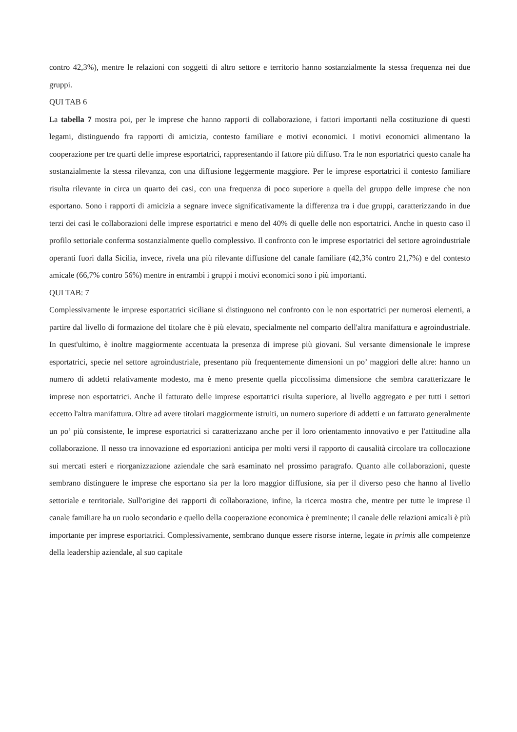contro 42,3%), mentre le relazioni con soggetti di altro settore e territorio hanno sostanzialmente la stessa frequenza nei due gruppi.
QUI TAB 6
La tabella 7 mostra poi, per le imprese che hanno rapporti di collaborazione, i fattori importanti nella costituzione di questi legami, distinguendo fra rapporti di amicizia, contesto familiare e motivi economici. I motivi economici alimentano la cooperazione per tre quarti delle imprese esportatrici, rappresentando il fattore più diffuso. Tra le non esportatrici questo canale ha sostanzialmente la stessa rilevanza, con una diffusione leggermente maggiore. Per le imprese esportatrici il contesto familiare risulta rilevante in circa un quarto dei casi, con una frequenza di poco superiore a quella del gruppo delle imprese che non esportano. Sono i rapporti di amicizia a segnare invece significativamente la differenza tra i due gruppi, caratterizzando in due terzi dei casi le collaborazioni delle imprese esportatrici e meno del 40% di quelle delle non esportatrici. Anche in questo caso il profilo settoriale conferma sostanzialmente quello complessivo. Il confronto con le imprese esportatrici del settore agroindustriale operanti fuori dalla Sicilia, invece, rivela una più rilevante diffusione del canale familiare (42,3% contro 21,7%) e del contesto amicale (66,7% contro 56%) mentre in entrambi i gruppi i motivi economici sono i più importanti.
QUI TAB: 7
Complessivamente le imprese esportatrici siciliane si distinguono nel confronto con le non esportatrici per numerosi elementi, a partire dal livello di formazione del titolare che è più elevato, specialmente nel comparto dell'altra manifattura e agroindustriale. In quest'ultimo, è inoltre maggiormente accentuata la presenza di imprese più giovani. Sul versante dimensionale le imprese esportatrici, specie nel settore agroindustriale, presentano più frequentemente dimensioni un po’ maggiori delle altre: hanno un numero di addetti relativamente modesto, ma è meno presente quella piccolissima dimensione che sembra caratterizzare le imprese non esportatrici. Anche il fatturato delle imprese esportatrici risulta superiore, al livello aggregato e per tutti i settori eccetto l'altra manifattura. Oltre ad avere titolari maggiormente istruiti, un numero superiore di addetti e un fatturato generalmente un po’ più consistente, le imprese esportatrici si caratterizzano anche per il loro orientamento innovativo e per l'attitudine alla collaborazione. Il nesso tra innovazione ed esportazioni anticipa per molti versi il rapporto di causalità circolare tra collocazione sui mercati esteri e riorganizzazione aziendale che sarà esaminato nel prossimo paragrafo. Quanto alle collaborazioni, queste sembrano distinguere le imprese che esportano sia per la loro maggior diffusione, sia per il diverso peso che hanno al livello settoriale e territoriale. Sull'origine dei rapporti di collaborazione, infine, la ricerca mostra che, mentre per tutte le imprese il canale familiare ha un ruolo secondario e quello della cooperazione economica è preminente; il canale delle relazioni amicali è più importante per imprese esportatrici. Complessivamente, sembrano dunque essere risorse interne, legate in primis alle competenze della leadership aziendale, al suo capitale